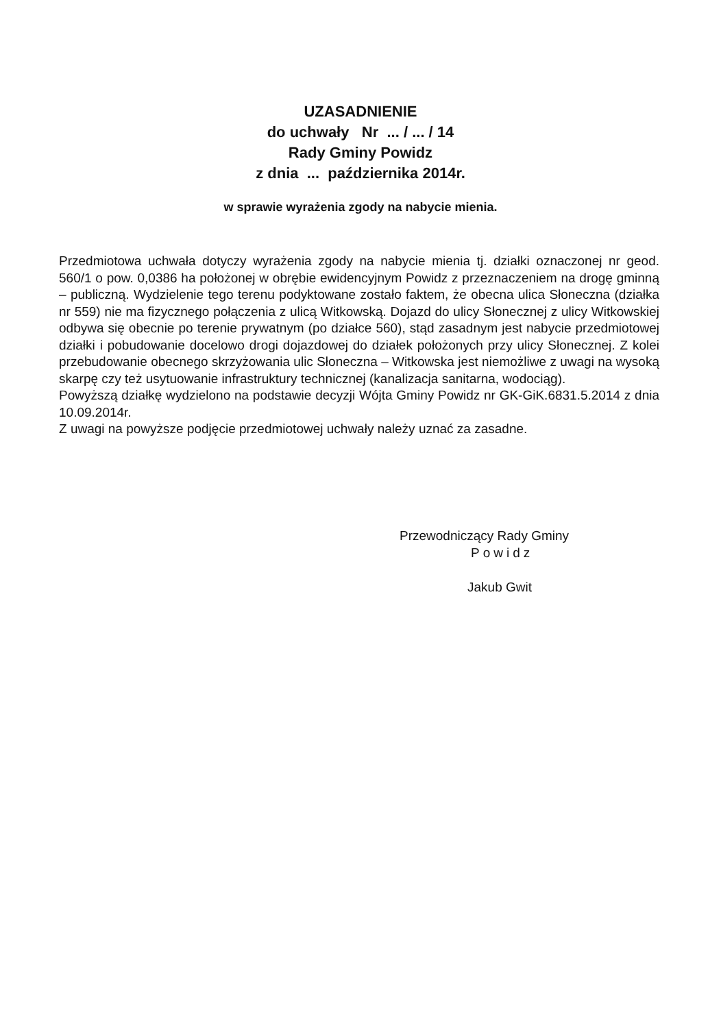UZASADNIENIE
do uchwały Nr ... / ... / 14
Rady Gminy Powidz
z dnia ... października 2014r.
w sprawie wyrażenia zgody na nabycie mienia.
Przedmiotowa uchwała dotyczy wyrażenia zgody na nabycie mienia tj. działki oznaczonej nr geod. 560/1 o pow. 0,0386 ha położonej w obrębie ewidencyjnym Powidz z przeznaczeniem na drogę gminną – publiczną. Wydzielenie tego terenu podyktowane zostało faktem, że obecna ulica Słoneczna (działka nr 559) nie ma fizycznego połączenia z ulicą Witkowską. Dojazd do ulicy Słonecznej z ulicy Witkowskiej odbywa się obecnie po terenie prywatnym (po działce 560), stąd zasadnym jest nabycie przedmiotowej działki i pobudowanie docelowo drogi dojazdowej do działek położonych przy ulicy Słonecznej. Z kolei przebudowanie obecnego skrzyżowania ulic Słoneczna – Witkowska jest niemożliwe z uwagi na wysoką skarpę czy też usytuowanie infrastruktury technicznej (kanalizacja sanitarna, wodociąg).
Powyższą działkę wydzielono na podstawie decyzji Wójta Gminy Powidz nr GK-GiK.6831.5.2014 z dnia 10.09.2014r.
Z uwagi na powyższe podjęcie przedmiotowej uchwały należy uznać za zasadne.
Przewodniczący Rady Gminy
Powidz
Jakub Gwit